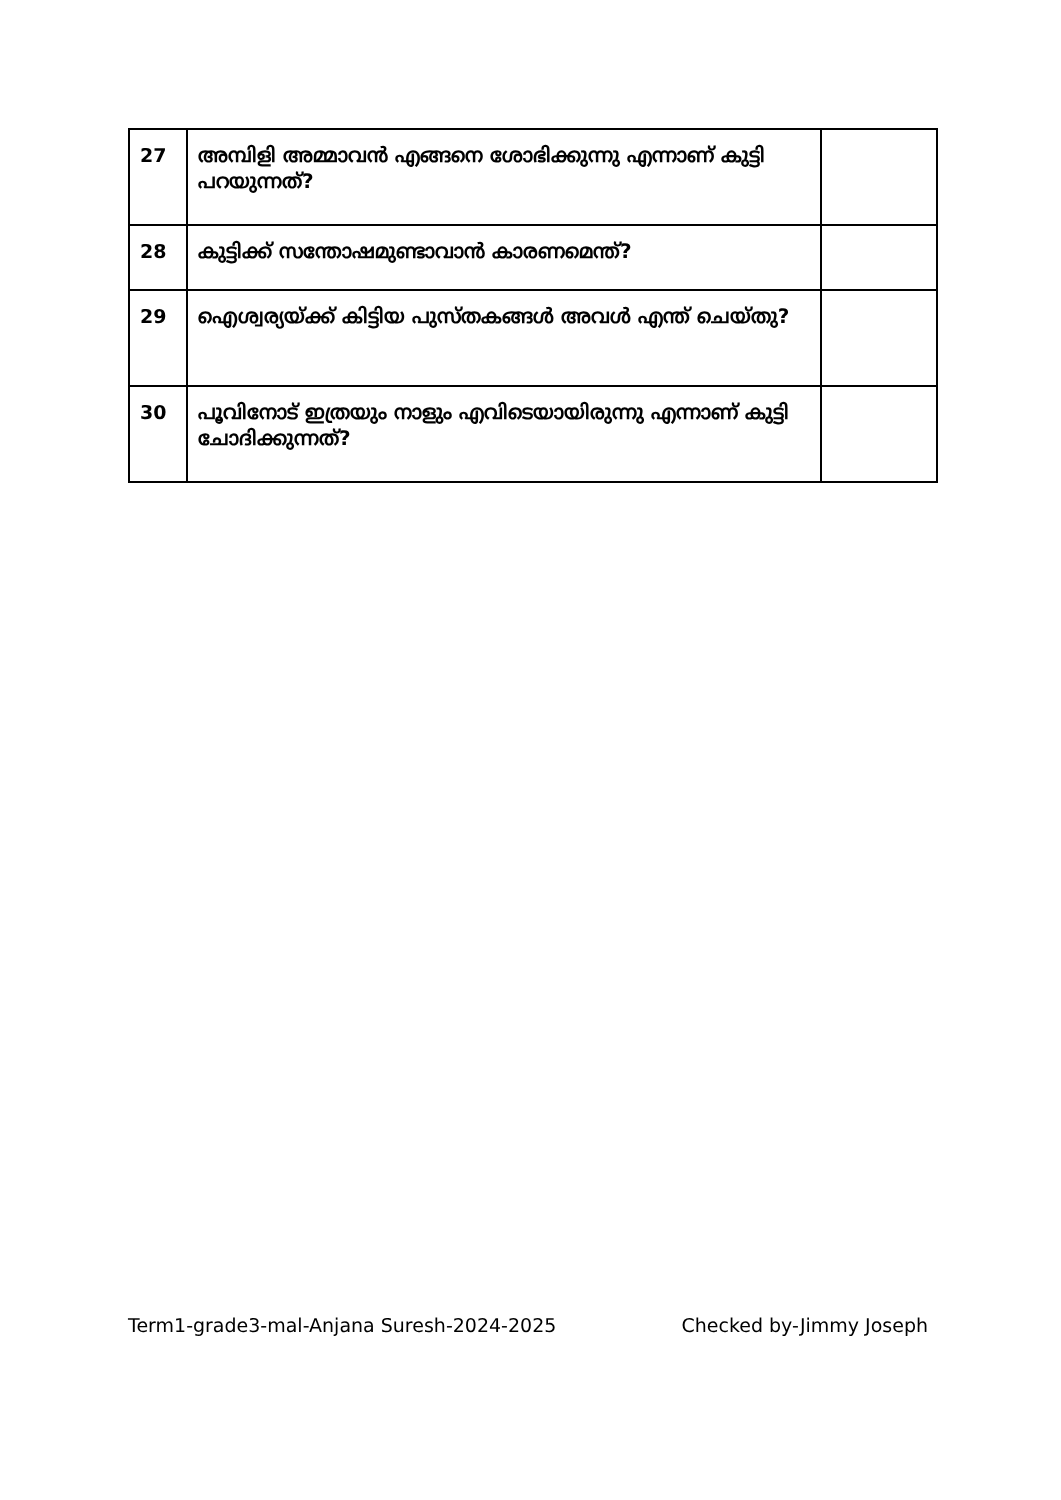| 27 | അമ്പിളി അമ്മാവൻ എങ്ങനെ ശോഭിക്കുന്നു എന്നാണ് കുട്ടി പറയുന്നത്? | |
| 28 | കുട്ടിക്ക് സന്തോഷമുണ്ടാവാൻ കാരണമെന്ത്? | |
| 29 | ഐശ്വര്യയ്ക്ക് കിട്ടിയ പുസ്തകങ്ങൾ അവൾ എന്ത് ചെയ്തു? | |
| 30 | പൂവിനോട് ഇത്രയും നാളും എവിടെയായിരുന്നു എന്നാണ് കുട്ടി ചോദിക്കുന്നത്? | |
Term1-grade3-mal-Anjana Suresh-2024-2025 Checked by-Jimmy Joseph